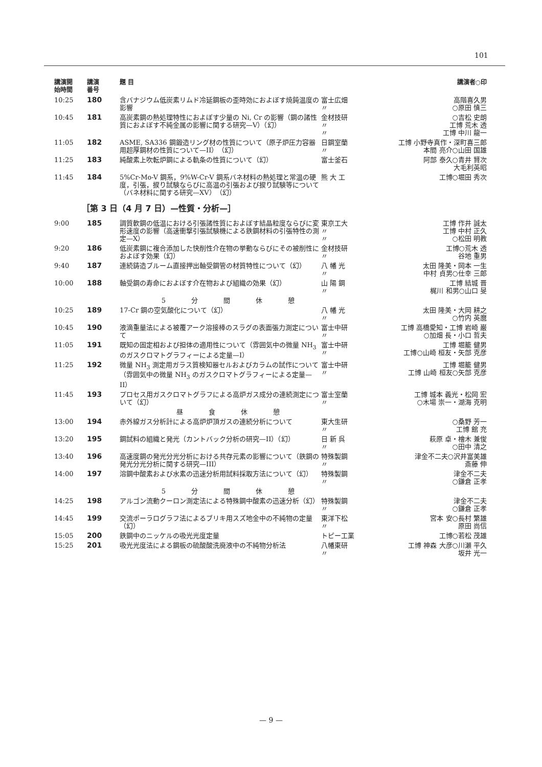101
| 講演開 始時間 | 講演 番号 | 題 目 | | 講演者○印 |
| --- | --- | --- | --- | --- |
| 10:25 | 180 | 含バナジウム低炭素リムド冷延鋼板の歪時効におよぼす焼鈍温度の影響 | 富士広畑 〃 | 高階喜久男 ○原田 慎三 |
| 10:45 | 181 | 高炭素鋼の熱処理特性におよぼす少量の Ni, Cr の影響（鋼の諸性質におよぼす不純金属の影響に関する研究—V）（幻） | 金材技研 〃 〃 | ○吉松 史朗 工博 荒木 透 工博 中川 龍一 |
| 11:05 | 182 | ASME, SA336 鋼鍛造リング材の性質について（原子炉圧力容器用超厚鋼材の性質について—II）（幻） | 日鋼室蘭 〃 | 工博 小野寺真作・深町喜三郎 本間 亮介○山田 国雄 |
| 11:25 | 183 | 純酸素上吹転炉鋼による軌条の性質について（幻） | 富士釜石 | 阿部 泰久○青井 賢次 大毛利英昭 |
| 11:45 | 184 | 5%Cr-Mo-V 鋼系，9%W-Cr-V 鋼系バネ材料の熱処理と常温の硬度，引張，捩り試験ならびに高温の引張および捩り試験等について（バネ材料に関する研究—XV）（幻） | 熊 大 工 | 工博○堀田 秀次 |
| ［第 3 日（4 月 7 日）—性質・分析—］ | | | | |
| 9:00 | 185 | 調質軟鋼の低温における引張諸性質におよぼす結晶粒度ならびに変形速度の影響（高速衝撃引張試験機による鉄鋼材料の引張特性の測定—X） | 東京工大 〃 〃 | 工博 作井 誠太 工博 中村 正久 ○松田 明教 |
| 9:20 | 186 | 低炭素鋼に複合添加した快削性介在物の挙動ならびにその被削性におよぼす効果（幻） | 金材技研 〃 | 工博○荒木 透 谷地 重男 |
| 9:40 | 187 | 連続鋳造ブルーム直接押出軸受鋼管の材質特性について（幻） | 八 幡 光 〃 | 太田 隆美・岡本 一生 中村 貞男○仕幸 三郎 |
| 10:00 | 188 | 軸受鋼の寿命におよぼす介在物および組織の効果（幻） | 山 陽 鋼 〃 | 工博 結城 晋 梶川 和男○山口 旻 |
| | | 5分間休憩 | | |
| 10:25 | 189 | 17-Cr 鋼の空気酸化について（幻） | 八 幡 光 〃 | 太田 隆美・大岡 耕之 ○竹内 英麿 |
| 10:45 | 190 | 液滴重量法による被覆アーク溶接棒のスラグの表面張力測定について | 富士中研 〃 | 工博 高橋愛知・工博 岩崎 巌 ○加畑 長・小口 哲夫 |
| 11:05 | 191 | 既知の固定相および担体の適用性について（雰囲気中の微量 NH<sub>3</sub> のガスクロマトグラフィーによる定量—I） | 富士中研 〃 | 工博 堀籠 健男 工博○山崎 桓友・矢部 克彦 |
| 11:25 | 192 | 微量 NH<sub>3</sub> 測定用ガラス質検知器セルおよびカラムの試作について（雰囲気中の微量 NH<sub>3</sub> のガスクロマトグラフィーによる定量—II） | 富士中研 〃 | 工博 堀籠 健男 工博 山崎 桓友○矢部 克彦 |
| 11:45 | 193 | プロセス用ガスクロマトグラフによる高炉ガス成分の連続測定について（幻） | 富士室蘭 〃 | 工博 城本 義光・松岡 宏 ○木場 崇一・湖海 克明 |
| | | 昼食休憩 | | |
| 13:00 | 194 | 赤外線ガス分析計による高炉炉頂ガスの連続分析について | 東大生研 〃 | ○桑野 芳一 工博 館 充 |
| 13:20 | 195 | 鋼試料の組織と発光（カントバック分析の研究—II）（幻） | 日 新 呉 〃 | 萩原 卓・檜木 兼俊 ○田中 清之 |
| 13:40 | 196 | 高速度鋼の発光分光分析における共存元素の影響について（鉄鋼の発光分光分析に関する研究—III） | 特殊製鋼 〃 | 津金不二夫○沢井富美雄 斎藤 伸 |
| 14:00 | 197 | 溶鋼中酸素および水素の迅速分析用試料採取方法について（幻） | 特殊製鋼 〃 | 津金不二夫 ○鎌倉 正孝 |
| | | 5分間休憩 | | |
| 14:25 | 198 | アルゴン流動クーロン測定法による特殊鋼中酸素の迅速分析（幻） | 特殊製鋼 〃 | 津金不二夫 ○鎌倉 正孝 |
| 14:45 | 199 | 交流ポーラログラフ法によるブリキ用スズ地金中の不純物の定量（幻） | 東洋下松 〃 | 宮本 安○長村 繁雄 原田 尚信 |
| 15:05 | 200 | 鉄鋼中のニッケルの吸光光度定量 | トピー工業 | 工博○若松 茂雄 |
| 15:25 | 201 | 吸光光度法による鋼板の硫酸酸洗廃液中の不純物分析法 | 八幡東研 〃 | 工博 神森 大彦○川瀬 平久 坂井 光一 |
— 9 —